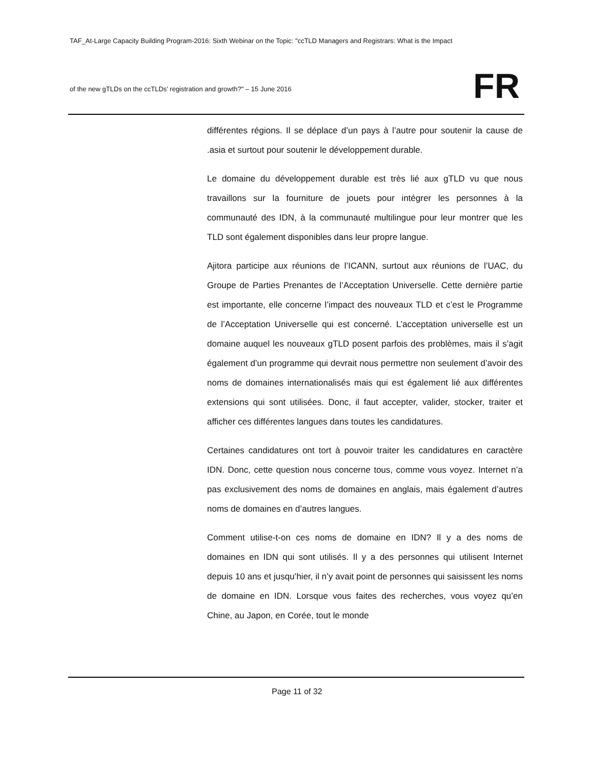TAF_At-Large Capacity Building Program-2016: Sixth Webinar on the Topic: "ccTLD Managers and Registrars: What is the Impact
of the new gTLDs on the ccTLDs’ registration and growth?" – 15 June 2016
FR
différentes régions. Il se déplace d’un pays à l’autre pour soutenir la cause de .asia et surtout pour soutenir le développement durable.
Le domaine du développement durable est très lié aux gTLD vu que nous travaillons sur la fourniture de jouets pour intégrer les personnes à la communauté des IDN, à la communauté multilingue pour leur montrer que les TLD sont également disponibles dans leur propre langue.
Ajitora participe aux réunions de l’ICANN, surtout aux réunions de l’UAC, du Groupe de Parties Prenantes de l’Acceptation Universelle. Cette dernière partie est importante, elle concerne l’impact des nouveaux TLD et c’est le Programme de l’Acceptation Universelle qui est concerné. L’acceptation universelle est un domaine auquel les nouveaux gTLD posent parfois des problèmes, mais il s’agit également d’un programme qui devrait nous permettre non seulement d’avoir des noms de domaines internationalisés mais qui est également lié aux différentes extensions qui sont utilisées. Donc, il faut accepter, valider, stocker, traiter et afficher ces différentes langues dans toutes les candidatures.
Certaines candidatures ont tort à pouvoir traiter les candidatures en caractère IDN. Donc, cette question nous concerne tous, comme vous voyez. Internet n’a pas exclusivement des noms de domaines en anglais, mais également d’autres noms de domaines en d’autres langues.
Comment utilise-t-on ces noms de domaine en IDN? Il y a des noms de domaines en IDN qui sont utilisés. Il y a des personnes qui utilisent Internet depuis 10 ans et jusqu’hier, il n’y avait point de personnes qui saisissent les noms de domaine en IDN. Lorsque vous faites des recherches, vous voyez qu’en Chine, au Japon, en Corée, tout le monde
Page 11 of 32